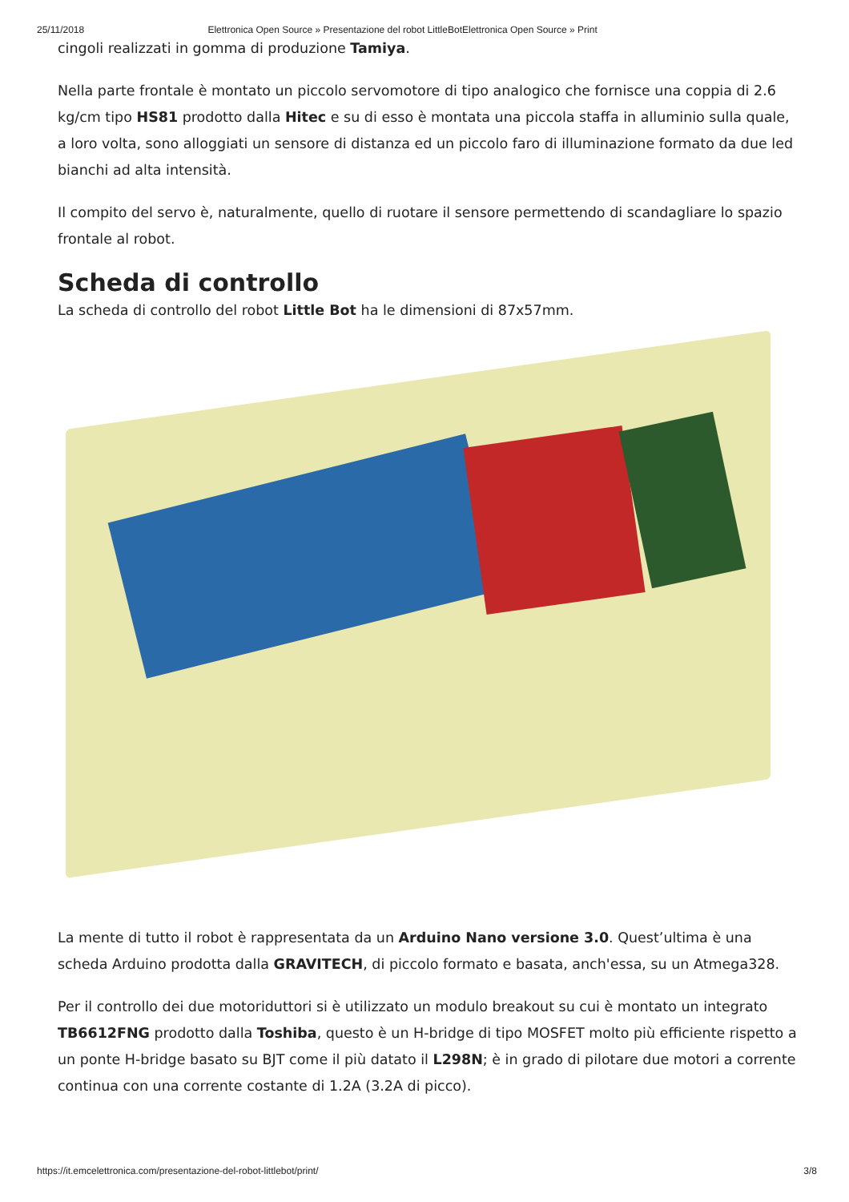25/11/2018 Elettronica Open Source » Presentazione del robot LittleBotElettronica Open Source » Print
cingoli realizzati in gomma di produzione Tamiya.
Nella parte frontale è montato un piccolo servomotore di tipo analogico che fornisce una coppia di 2.6 kg/cm tipo HS81 prodotto dalla Hitec e su di esso è montata una piccola staffa in alluminio sulla quale, a loro volta, sono alloggiati un sensore di distanza ed un piccolo faro di illuminazione formato da due led bianchi ad alta intensità.
Il compito del servo è, naturalmente, quello di ruotare il sensore permettendo di scandagliare lo spazio frontale al robot.
Scheda di controllo
La scheda di controllo del robot Little Bot ha le dimensioni di 87x57mm.
La mente di tutto il robot è rappresentata da un Arduino Nano versione 3.0. Quest’ultima è una scheda Arduino prodotta dalla GRAVITECH, di piccolo formato e basata, anch'essa, su un Atmega328.
Per il controllo dei due motoriduttori si è utilizzato un modulo breakout su cui è montato un integrato TB6612FNG prodotto dalla Toshiba, questo è un H-bridge di tipo MOSFET molto più efficiente rispetto a un ponte H-bridge basato su BJT come il più datato il L298N; è in grado di pilotare due motori a corrente continua con una corrente costante di 1.2A (3.2A di picco).
https://it.emcelettronica.com/presentazione-del-robot-littlebot/print/ 3/8